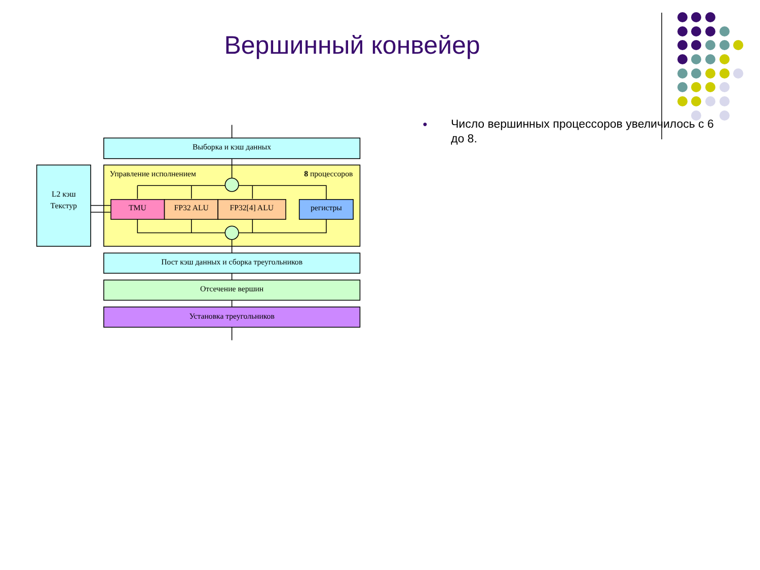Вершинный конвейер
Выборка и кэш данных
Управление исполнением
8 процессоров
L2 кэш
Текстур
TMU
FP32 ALU
FP32[4] ALU
регистры
Пост кэш данных и сборка треугольников
Отсечение вершин
Установка треугольников
● Число вершинных процессоров увеличилось с 6 до 8.